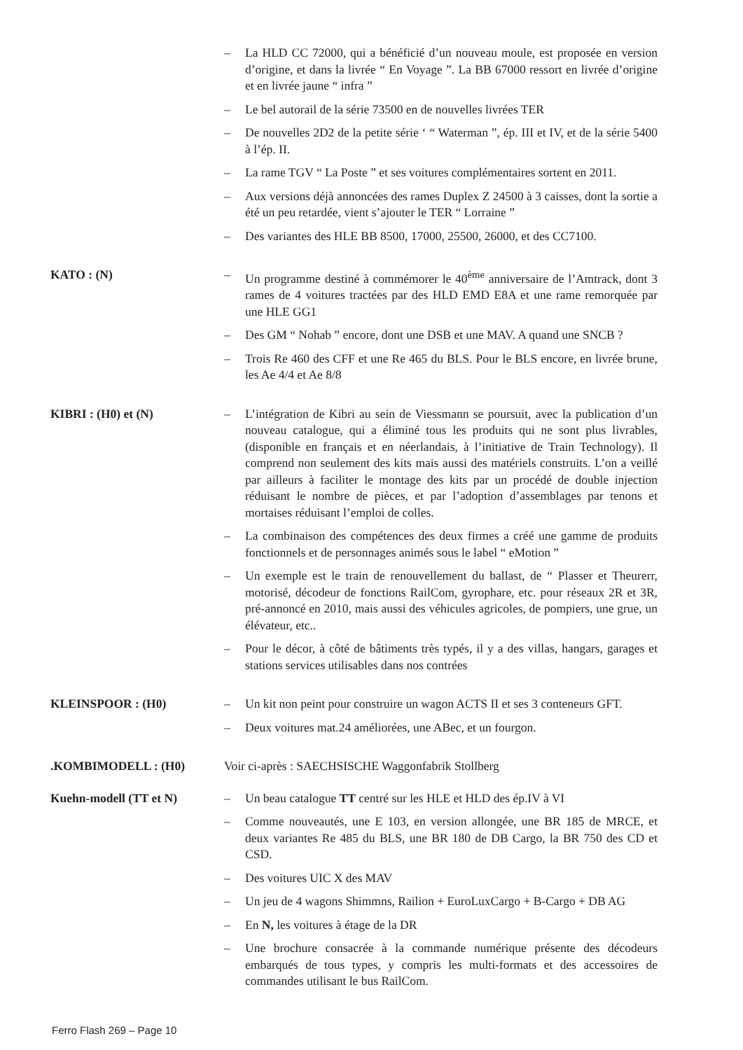– La HLD CC 72000, qui a bénéficié d’un nouveau moule, est proposée en version d’origine, et dans la livrée “ En Voyage ”. La BB 67000 ressort en livrée d’origine et en livrée jaune “ infra ”
– Le bel autorail de la série 73500 en de nouvelles livrées TER
– De nouvelles 2D2 de la petite série ‘ “ Waterman ”, ép. III et IV, et de la série 5400 à l’ép. II.
– La rame TGV “ La Poste ” et ses voitures complémentaires sortent en 2011.
– Aux versions déjà annoncées des rames Duplex Z 24500 à 3 caisses, dont la sortie a été un peu retardée, vient s’ajouter le TER “ Lorraine ”
– Des variantes des HLE BB 8500, 17000, 25500, 26000, et des CC7100.
KATO : (N) – Un programme destiné à commémorer le 40<sup>ème</sup> anniversaire de l’Amtrack, dont 3 rames de 4 voitures tractées par des HLD EMD E8A et une rame remorquée par une HLE GG1
– Des GM “ Nohab ” encore, dont une DSB et une MAV. A quand une SNCB ?
– Trois Re 460 des CFF et une Re 465 du BLS. Pour le BLS encore, en livrée brune, les Ae 4/4 et Ae 8/8
KIBRI : (H0) et (N) – L’intégration de Kibri au sein de Viessmann se poursuit, avec la publication d’un nouveau catalogue, qui a éliminé tous les produits qui ne sont plus livrables, (disponible en français et en néerlandais, à l’initiative de Train Technology). Il comprend non seulement des kits mais aussi des matériels construits. L’on a veillé par ailleurs à faciliter le montage des kits par un procédé de double injection réduisant le nombre de pièces, et par l’adoption d’assemblages par tenons et mortaises réduisant l’emploi de colles.
– La combinaison des compétences des deux firmes a créé une gamme de produits fonctionnels et de personnages animés sous le label “ eMotion ”
– Un exemple est le train de renouvellement du ballast, de “ Plasser et Theurerr, motorisé, décodeur de fonctions RailCom, gyrophare, etc. pour réseaux 2R et 3R, pré-annoncé en 2010, mais aussi des véhicules agricoles, de pompiers, une grue, un élévateur, etc..
– Pour le décor, à côté de bâtiments très typés, il y a des villas, hangars, garages et stations services utilisables dans nos contrées
KLEINSPOOR : (H0) – Un kit non peint pour construire un wagon ACTS II et ses 3 conteneurs GFT.
– Deux voitures mat.24 améliorées, une ABec, et un fourgon.
.KOMBIMODELL : (H0) Voir ci-après : SAECHSISCHE Waggonfabrik Stollberg
Kuehn-modell (TT et N) – Un beau catalogue TT centré sur les HLE et HLD des ép.IV à VI
– Comme nouveautés, une E 103, en version allongée, une BR 185 de MRCE, et deux variantes Re 485 du BLS, une BR 180 de DB Cargo, la BR 750 des CD et CSD.
– Des voitures UIC X des MAV
– Un jeu de 4 wagons Shimmns, Railion + EuroLuxCargo + B-Cargo + DB AG
– En N, les voitures à étage de la DR
– Une brochure consacrée à la commande numérique présente des décodeurs embarqués de tous types, y compris les multi-formats et des accessoires de commandes utilisant le bus RailCom.
Ferro Flash 269 – Page 10